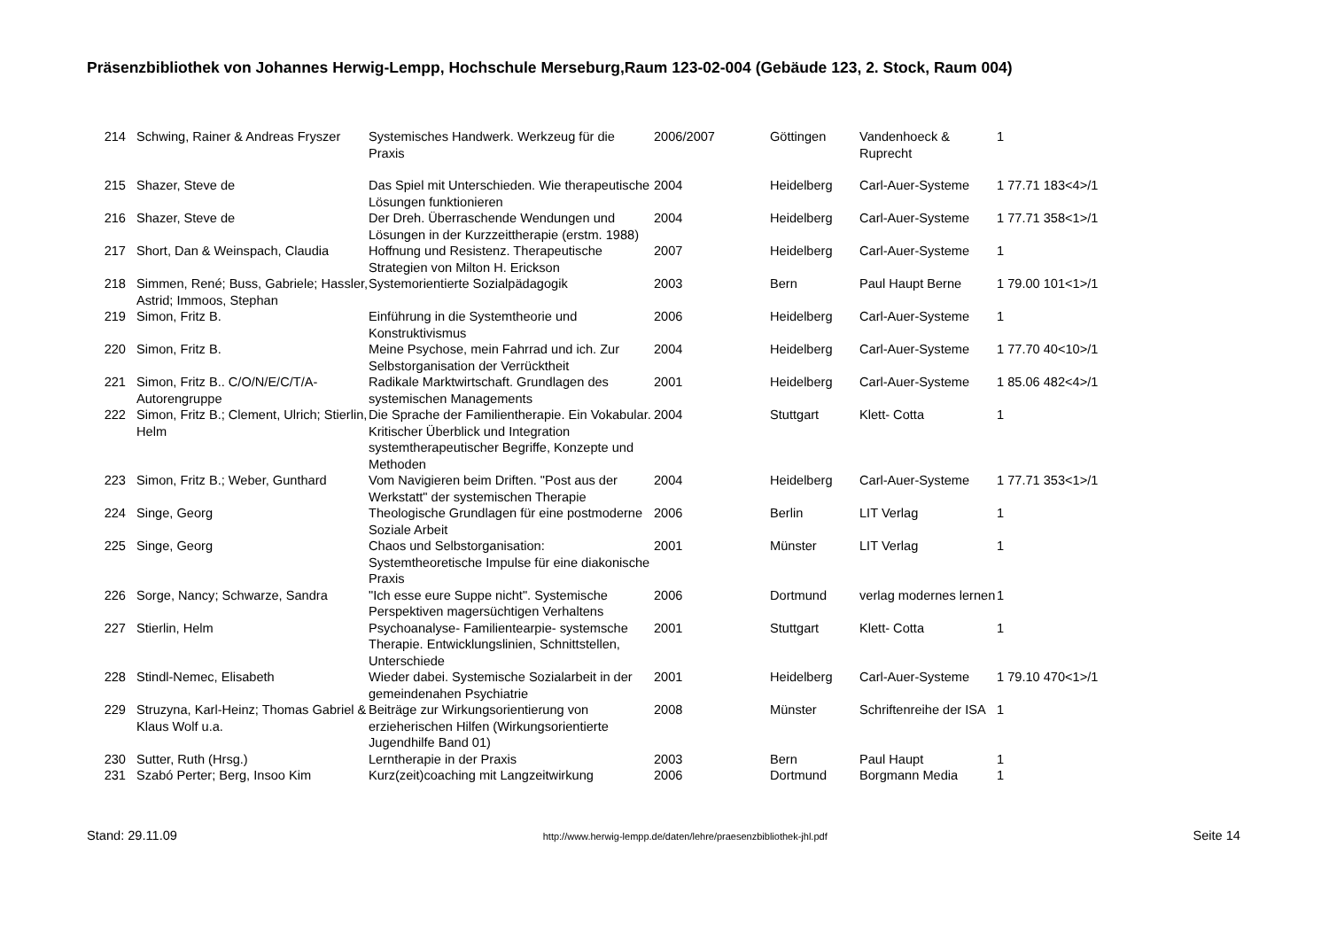Präsenzbibliothek von Johannes Herwig-Lempp, Hochschule Merseburg,Raum 123-02-004 (Gebäude 123, 2. Stock, Raum 004)
| 214 | Schwing, Rainer & Andreas Fryszer | Systemisches Handwerk. Werkzeug für die Praxis | 2006/2007 | Göttingen | Vandenhoeck & Ruprecht | 1 |
| 215 | Shazer, Steve de | Das Spiel mit Unterschieden. Wie therapeutische Lösungen funktionieren | 2004 | Heidelberg | Carl-Auer-Systeme | 1 77.71 183<4>/1 |
| 216 | Shazer, Steve de | Der Dreh. Überraschende Wendungen und Lösungen in der Kurzzeittherapie (erstm. 1988) | 2004 | Heidelberg | Carl-Auer-Systeme | 1 77.71 358<1>/1 |
| 217 | Short, Dan & Weinspach, Claudia | Hoffnung und Resistenz. Therapeutische Strategien von Milton H. Erickson | 2007 | Heidelberg | Carl-Auer-Systeme | 1 |
| 218 | Simmen, René; Buss, Gabriele; Hassler, Astrid; Immoos, Stephan | Systemorientierte Sozialpädagogik | 2003 | Bern | Paul Haupt Berne | 1 79.00 101<1>/1 |
| 219 | Simon, Fritz B. | Einführung in die Systemtheorie und Konstruktivismus | 2006 | Heidelberg | Carl-Auer-Systeme | 1 |
| 220 | Simon, Fritz B. | Meine Psychose, mein Fahrrad und ich. Zur Selbstorganisation der Verrücktheit | 2004 | Heidelberg | Carl-Auer-Systeme | 1 77.70 40<10>/1 |
| 221 | Simon, Fritz B.. C/O/N/E/C/T/A-Autorengruppe | Radikale Marktwirtschaft. Grundlagen des systemischen Managements | 2001 | Heidelberg | Carl-Auer-Systeme | 1 85.06 482<4>/1 |
| 222 | Simon, Fritz B.; Clement, Ulrich; Stierlin, Helm | Die Sprache der Familientherapie. Ein Vokabular. Kritischer Überblick und Integration systemtherapeutischer Begriffe, Konzepte und Methoden | 2004 | Stuttgart | Klett- Cotta | 1 |
| 223 | Simon, Fritz B.; Weber, Gunthard | Vom Navigieren beim Driften. "Post aus der Werkstatt" der systemischen Therapie | 2004 | Heidelberg | Carl-Auer-Systeme | 1 77.71 353<1>/1 |
| 224 | Singe, Georg | Theologische Grundlagen für eine postmoderne Soziale Arbeit | 2006 | Berlin | LIT Verlag | 1 |
| 225 | Singe, Georg | Chaos und Selbstorganisation: Systemtheoretische Impulse für eine diakonische Praxis | 2001 | Münster | LIT Verlag | 1 |
| 226 | Sorge, Nancy; Schwarze, Sandra | "Ich esse eure Suppe nicht". Systemische Perspektiven magersüchtigen Verhaltens | 2006 | Dortmund | verlag modernes lernen | 1 |
| 227 | Stierlin, Helm | Psychoanalyse- Familientearpie- systemsche Therapie. Entwicklungslinien, Schnittstellen, Unterschiede | 2001 | Stuttgart | Klett- Cotta | 1 |
| 228 | Stindl-Nemec, Elisabeth | Wieder dabei. Systemische Sozialarbeit in der gemeindenahen Psychiatrie | 2001 | Heidelberg | Carl-Auer-Systeme | 1 79.10 470<1>/1 |
| 229 | Struzyna, Karl-Heinz; Thomas Gabriel & Klaus Wolf u.a. | Beiträge zur Wirkungsorientierung von erzieherischen Hilfen (Wirkungsorientierte Jugendhilfe Band 01) | 2008 | Münster | Schriftenreihe der ISA | 1 |
| 230 | Sutter, Ruth (Hrsg.) | Lerntherapie in der Praxis | 2003 | Bern | Paul Haupt | 1 |
| 231 | Szabó Perter; Berg, Insoo Kim | Kurz(zeit)coaching mit Langzeitwirkung | 2006 | Dortmund | Borgmann Media | 1 |
Stand: 29.11.09 http://www.herwig-lempp.de/daten/lehre/praesenzbibliothek-jhl.pdf Seite 14